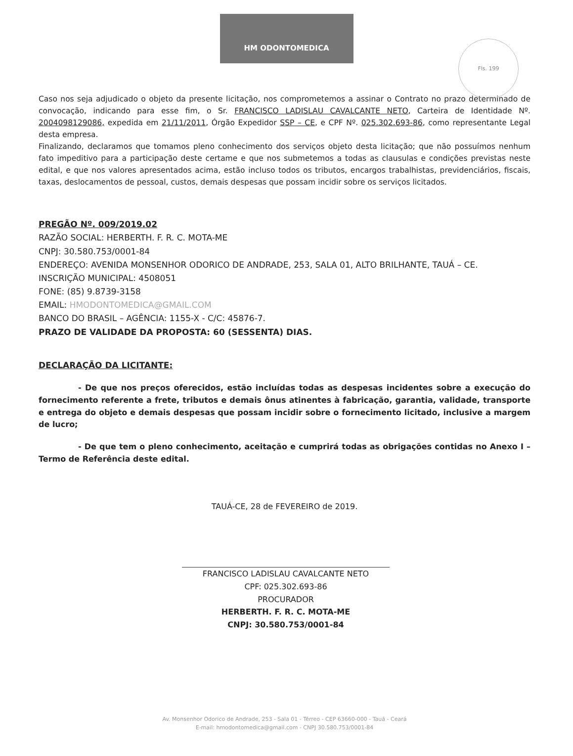HM ODONTOMEDICA
Fls. 199
Caso nos seja adjudicado o objeto da presente licitação, nos comprometemos a assinar o Contrato no prazo determinado de convocação, indicando para esse fim, o Sr. FRANCISCO LADISLAU CAVALCANTE NETO, Carteira de Identidade Nº. 2004098129086, expedida em 21/11/2011, Órgão Expedidor SSP – CE, e CPF Nº. 025.302.693-86, como representante Legal desta empresa.
Finalizando, declaramos que tomamos pleno conhecimento dos serviços objeto desta licitação; que não possuímos nenhum fato impeditivo para a participação deste certame e que nos submetemos a todas as clausulas e condições previstas neste edital, e que nos valores apresentados acima, estão incluso todos os tributos, encargos trabalhistas, previdenciários, fiscais, taxas, deslocamentos de pessoal, custos, demais despesas que possam incidir sobre os serviços licitados.
PREGÃO Nº. 009/2019.02
RAZÃO SOCIAL: HERBERTH. F. R. C. MOTA-ME
CNPJ: 30.580.753/0001-84
ENDEREÇO: AVENIDA MONSENHOR ODORICO DE ANDRADE, 253, SALA 01, ALTO BRILHANTE, TAUÁ – CE.
INSCRIÇÃO MUNICIPAL: 4508051
FONE: (85) 9.8739-3158
EMAIL: HMODONTOMEDICA@GMAIL.COM
BANCO DO BRASIL – AGÊNCIA: 1155-X - C/C: 45876-7.
PRAZO DE VALIDADE DA PROPOSTA: 60 (SESSENTA) DIAS.
DECLARAÇÃO DA LICITANTE:
- De que nos preços oferecidos, estão incluídas todas as despesas incidentes sobre a execução do fornecimento referente a frete, tributos e demais ônus atinentes à fabricação, garantia, validade, transporte e entrega do objeto e demais despesas que possam incidir sobre o fornecimento licitado, inclusive a margem de lucro;
- De que tem o pleno conhecimento, aceitação e cumprirá todas as obrigações contidas no Anexo I – Termo de Referência deste edital.
TAUÁ-CE, 28 de FEVEREIRO de 2019.
FRANCISCO LADISLAU CAVALCANTE NETO
CPF: 025.302.693-86
PROCURADOR
HERBERTH. F. R. C. MOTA-ME
CNPJ: 30.580.753/0001-84
Av. Monsenhor Odorico de Andrade, 253 - Sala 01 - Térreo - CEP 63660-000 - Tauá - Ceará
E-mail: hmodontomedica@gmail.com - CNPJ 30.580.753/0001-84